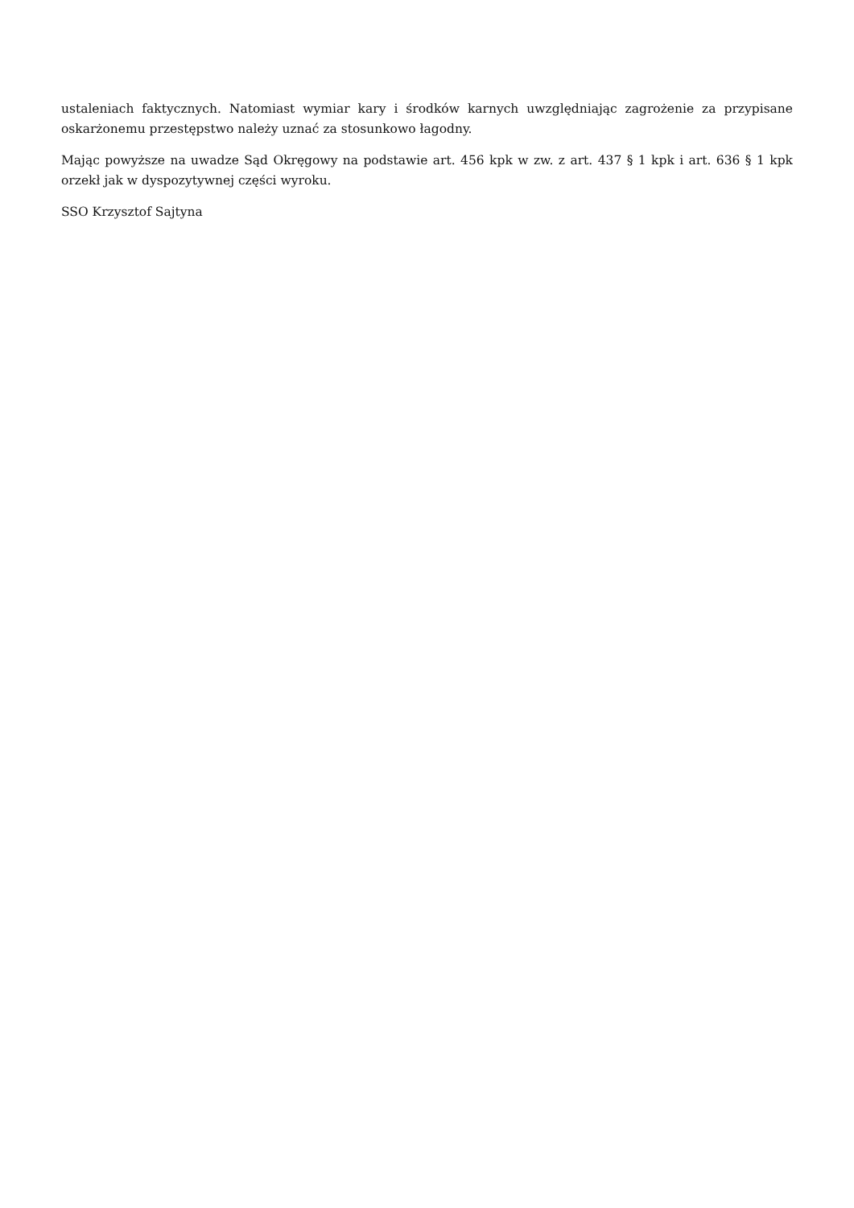ustaleniach faktycznych. Natomiast wymiar kary i środków karnych uwzględniając zagrożenie za przypisane oskarżonemu przestępstwo należy uznać za stosunkowo łagodny.
Mając powyższe na uwadze Sąd Okręgowy na podstawie art. 456 kpk w zw. z art. 437 § 1 kpk i art. 636 § 1 kpk orzekł jak w dyspozytywnej części wyroku.
SSO Krzysztof Sajtyna